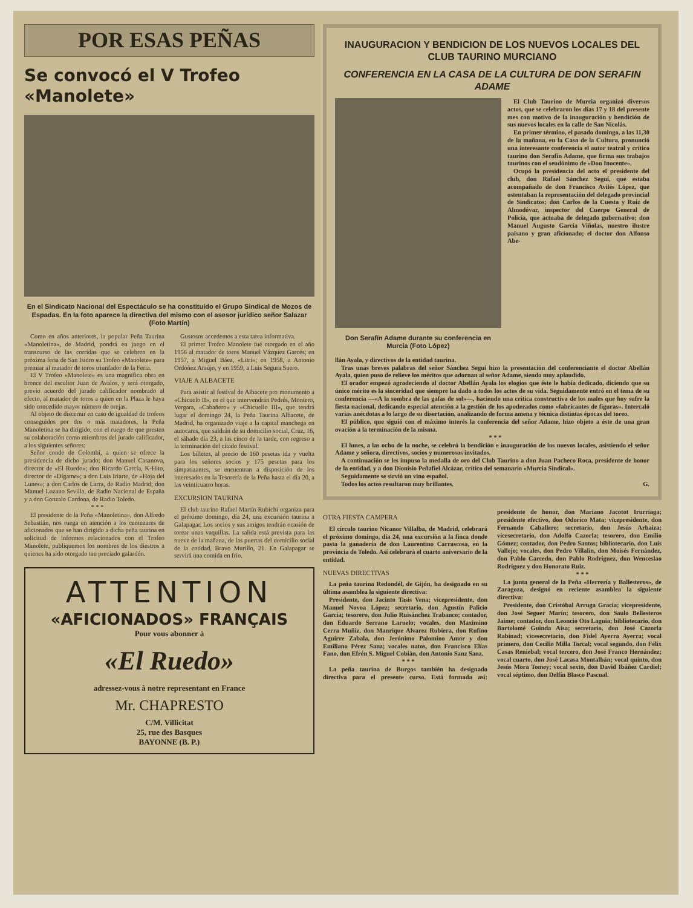POR ESAS PEÑAS
Se convocó el V Trofeo «Manolete»
En el Sindicato Nacional del Espectáculo se ha constituído el Grupo Sindical de Mozos de Espadas. En la foto aparece la directiva del mismo con el asesor jurídico señor Salazar (Foto Martín)
Como en años anteriores, la popular Peña Taurina «Manoletina», de Madrid, pondrá en juego en el transcurso de las corridas que se celebren en la próxima feria de San Isidro su Trofeo «Manolete» para premiar al matador de toros triunfador de la Feria.
El V Trofeo «Manolete» es una magnífica obra en bronce del escultor Juan de Avalos, y será otorgado, previo acuerdo del jurado calificador nombrado al efecto, al matador de toros a quien en la Plaza le haya sido concedido mayor número de orejas.
Al objeto de discernir en caso de igualdad de trofeos conseguidos por dos o más matadores, la Peña Manoletina se ha dirigido, con el ruego de que presten su colaboración como miembros del jurado calificador, a los siguientes señores:
Señor conde de Colombí, a quien se ofrece la presidencia de dicho jurado; don Manuel Casanova, director de «El Ruedo»; don Ricardo García, K-Hito, director de «Dígame»; a don Luis Iriarte, de «Hoja del Lunes»; a don Carlos de Larra, de Radio Madrid; don Manuel Lozano Sevilla, de Radio Nacional de España y a don Gonzalo Cardona, de Radio Toledo.
* * *
El presidente de la Peña «Manoletina», don Alfredo Sebastián, nos ruega en atención a los centenares de aficionados que se han dirigido a dicha peña taurina en solicitud de informes relacionados con el Trofeo Manolete, publiquemos los nombres de los diestros a quienes ha sido otorgado tan preciado galardón.
Gustosos accedemos a esta tarea informativa.
El primer Trofeo Manolete fué otorgado en el año 1956 al matador de toros Manuel Vázquez Garcés; en 1957, a Miguel Báez, «Litri»; en 1958, a Antonio Ordóñez Araújo, y en 1959, a Luis Segura Suero.
VIAJE A ALBACETE
Para asistir al festival de Albacete pro monumento a «Chicuelo II», en el que intervendrán Pedrés, Montero, Vergara, «Cabañero» y «Chicuello III», que tendrá lugar el domingo 24, la Peña Taurina Albacete, de Madrid, ha organizado viaje a la capital manchega en autocares, que saldrán de su domicilio social, Cruz, 16, el sábado día 23, a las cinco de la tarde, con regreso a la terminación del citado festival.
Los billetes, al precio de 160 pesetas ida y vuelta para los señores socios y 175 pesetas para los simpatizantes, se encuentran a disposición de los interesados en la Tesorería de la Peña hasta el día 20, a las veinticuatro horas.
EXCURSION TAURINA
El club taurino Rafael Martín Rubichi organiza para el próximo domingo, día 24, una excursión taurina a Galapagar. Los socios y sus amigos tendrán ocasión de torear unas vaquillas. La salida está prevista para las nueve de la mañana, de las puertas del domicilio social de la entidad, Bravo Murillo, 21. En Galapagar se servirá una comida en frío.
ATTENTION
«AFICIONADOS» FRANÇAIS
Pour vous abonner à
«El Ruedo»
adressez-vous à notre representant en France
Mr. CHAPRESTO
C/M. Villicitat
25, rue des Basques
BAYONNE (B. P.)
INAUGURACION Y BENDICION DE LOS NUEVOS LOCALES DEL CLUB TAURINO MURCIANO
CONFERENCIA EN LA CASA DE LA CULTURA DE DON SERAFIN ADAME
Don Serafín Adame durante su conferencia en Murcia (Foto López)
El Club Taurino de Murcia organizó diversos actos, que se celebraron los días 17 y 18 del presente mes con motivo de la inauguración y bendición de sus nuevos locales en la calle de San Nicolás.
En primer término, el pasado domingo, a las 11,30 de la mañana, en la Casa de la Cultura, pronunció una interesante conferencia el autor teatral y crítico taurino don Serafín Adame, que firma sus trabajos taurinos con el seudónimo de «Don Inocente».
Ocupó la presidencia del acto el presidente del club, don Rafael Sánchez Seguí, que estaba acompañado de don Francisco Avilés López, que ostentaban la representación del delegado provincial de Sindicatos; don Carlos de la Cuesta y Ruiz de Almodóvar, inspector del Cuerpo General de Policía, que actuaba de delegado gubernativo; don Manuel Augusto García Viñolas, nuestro ilustre paisano y gran aficionado; el doctor don Alfonso Abe-
llán Ayala, y directivos de la entidad taurina.
Tras unas breves palabras del señor Sánchez Seguí hizo la presentación del conferenciante el doctor Abellán Ayala, quien puso de relieve los méritos que adornan al señor Adame, siendo muy aplaudido.
El orador empezó agradeciendo al doctor Abellán Ayala los elogios que éste le había dedicado, diciendo que su único mérito es la sinceridad que siempre ha dado a todos los actos de su vida. Seguidamente entró en el tema de su conferencia —«A la sombra de las gafas de sol»—, haciendo una crítica constructiva de los males que hoy sufre la fiesta nacional, dedicando especial atención a la gestión de los apoderados como «fabricantes de figuras». Intercaló varias anécdotas a lo largo de su disertación, analizando de forma amena y técnica distintas épocas del toreo.
El público, que siguió con el máximo interés la conferencia del señor Adame, hizo objeto a éste de una gran ovación a la terminación de la misma.
* * *
El lunes, a las ocho de la noche, se celebró la bendición e inauguración de los nuevos locales, asistiendo el señor Adame y señora, directivos, socios y numerosos invitados.
A continuación se les impuso la medalla de oro del Club Taurino a don Juan Pacheco Roca, presidente de honor de la entidad, y a don Dionisio Peñafiel Alcázar, crítico del semanario «Murcia Sindical».
Seguidamente se sirvió un vino español.
Todos los actos resultaron muy brillantes. G.
OTRA FIESTA CAMPERA
El círculo taurino Nicanor Villalba, de Madrid, celebrará el próximo domingo, día 24, una excursión a la finca donde pasta la ganadería de don Laurentino Carrascosa, en la provincia de Toledo. Así celebrará el cuarto aniversario de la entidad.
NUEVAS DIRECTIVAS
La peña taurina Redondél, de Gijón, ha designado en su última asamblea la siguiente directiva:
Presidente, don Jacinto Tasis Vena; vicepresidente, don Manuel Novoa López; secretario, don Agustín Palicio García; tesorero, don Julio Ruisánchez Trabanco; contador, don Eduardo Serrano Laruelo; vocales, don Maximino Cerra Muñiz, don Manrique Alvarez Rubiera, don Rufino Aguirre Zabala, don Jerónimo Palomino Amor y don Emiliano Pérez Sanz; vocales natos, don Francisco Elías Fano, don Efrén S. Miguel Cobián, don Antonio Sanz Sanz.
* * *
La peña taurina de Burgos también ha designado directiva para el presente curso. Está formada así: presidente de honor, don Mariano Jacotot Irurriaga; presidente efectivo, don Odorico Mata; vicepresidente, don Fernando Caballero; secretario, don Jesús Arbaiza; vicesecretario, don Adolfo Cazorla; tesorero, don Emilio Gómez; contador, don Pedro Santos; bibliotecario, don Luis Vallejo; vocales, don Pedro Villalín, don Moisés Fernández, don Pablo Carcedo, don Pablo Rodríguez, don Wenceslao Rodríguez y don Honorato Ruiz.
* * *
La junta general de la Peña «Herrería y Ballesteros», de Zaragoza, designó en reciente asamblea la siguiente directiva:
Presidente, don Cristóbal Arruga Gracia; vicepresidente, don José Seguer Marín; tesorero, don Saulo Bellesteros Jaime; contador, don Leoncio Oto Laguia; bibliotecario, don Bartolomé Guinda Aisa; secretario, don José Cazorla Rabinad; vicesecretario, don Fidel Ayerra Ayerra; vocal primero, don Cecilio Milla Torcal; vocal segundo, don Félix Casas Reniebal; vocal tercero, don José Franco Hernández; vocal cuarto, don José Lacasa Montalbán; vocal quinto, don Jesús Mora Tomey; vocal sexto, don David Ibáñez Cardiel; vocal séptimo, don Delfín Blasco Pascual.